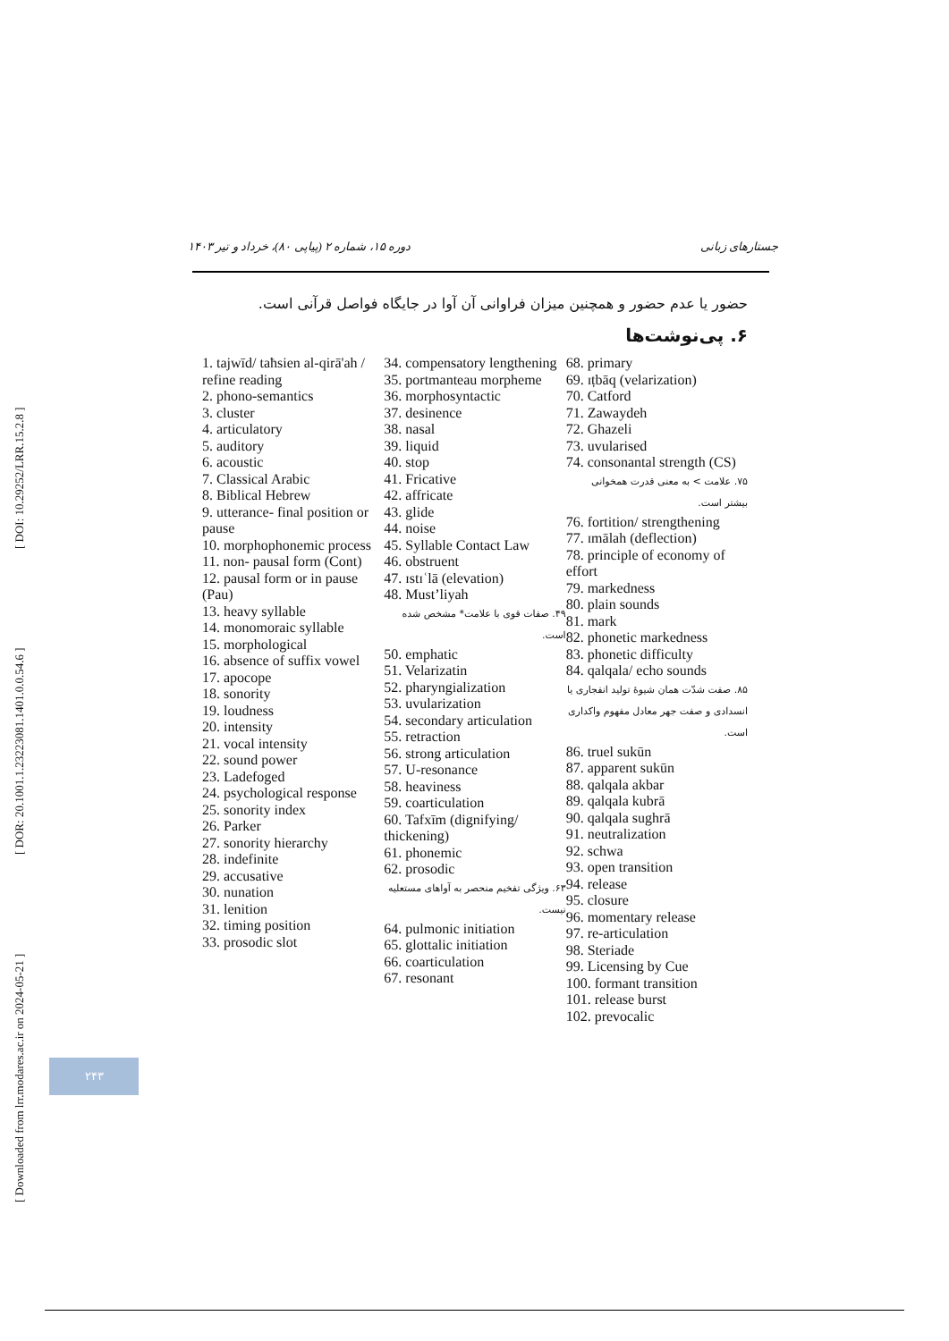[ Downloaded from lrr.modares.ac.ir on 2024-05-21 ] [ DOR: 20.1001.1.23223081.1401.0.0.54.6 ] [ DOI: 10.29252/LRR.15.2.8 ]
جستارهای زبانی دوره ۱۵، شماره ۲ (پیاپی ۸۰)، خرداد و تیر ۱۴۰۳
حضور یا عدم حضور و همچنین میزان فراوانی آن آوا در جایگاه فواصل قرآنی است.
۶. پی‌نوشت‌ها
1. tajwīd/ taħsien al-qirā'ah / refine reading
2. phono-semantics
3. cluster
4. articulatory
5. auditory
6. acoustic
7. Classical Arabic
8. Biblical Hebrew
9. utterance- final position or pause
10. morphophonemic process
11. non- pausal form (Cont)
12. pausal form or in pause (Pau)
13. heavy syllable
14. monomoraic syllable
15. morphological
16. absence of suffix vowel
17. apocope
18. sonority
19. loudness
20. intensity
21. vocal intensity
22. sound power
23. Ladefoged
24. psychological response
25. sonority index
26. Parker
27. sonority hierarchy
28. indefinite
29. accusative
30. nunation
31. lenition
32. timing position
33. prosodic slot
34. compensatory lengthening
35. portmanteau morpheme
36. morphosyntactic
37. desinence
38. nasal
39. liquid
40. stop
41. Fricative
42. affricate
43. glide
44. noise
45. Syllable Contact Law
46. obstruent
47. ɪstɪʿlā (elevation)
48. Must’liyah
۴۹. صفات قوی با علامت* مشخص شده است.
50. emphatic
51. Velarizatin
52. pharyngialization
53. uvularization
54. secondary articulation
55. retraction
56. strong articulation
57. U-resonance
58. heaviness
59. coarticulation
60. Tafxīm (dignifying/ thickening)
61. phonemic
62. prosodic
۶۳. ویژگی تفخیم منحصر به آواهای مستعلیه نیست.
64. pulmonic initiation
65. glottalic initiation
66. coarticulation
67. resonant
68. primary
69. ɪṭbāq (velarization)
70. Catford
71. Zawaydeh
72. Ghazeli
73. uvularised
74. consonantal strength (CS)
۷۵. علامت > به معنی قدرت همخوانی بیشتر است.
76. fortition/ strengthening
77. ɪmālah (deflection)
78. principle of economy of effort
79. markedness
80. plain sounds
81. mark
82. phonetic markedness
83. phonetic difficulty
84. qalqala/ echo sounds
۸۵. صفت شدّت همان شیوۀ تولید انفجاری یا انسدادی و صفت جهر معادل مفهوم واکداری است.
86. truel sukūn
87. apparent sukūn
88. qalqala akbar
89. qalqala kubrā
90. qalqala sughrā
91. neutralization
92. schwa
93. open transition
94. release
95. closure
96. momentary release
97. re-articulation
98. Steriade
99. Licensing by Cue
100. formant transition
101. release burst
102. prevocalic
۲۴۳